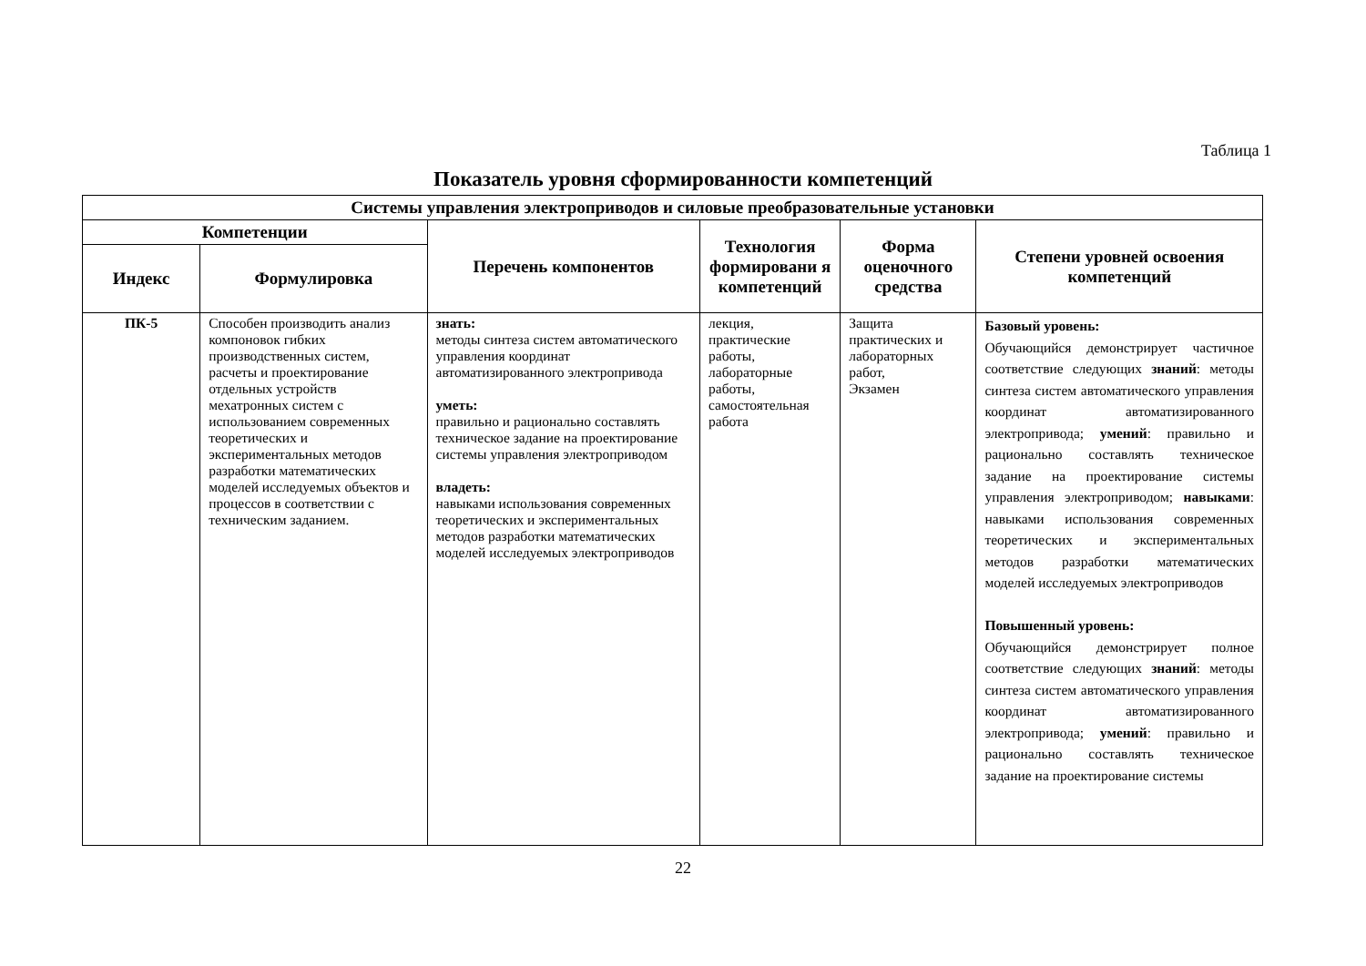Таблица 1
Показатель уровня сформированности компетенций
| Системы управления электроприводов и силовые преобразовательные установки | | | | | |
| --- | --- | --- | --- | --- | --- |
| Компетенции | | Перечень компонентов | Технология формировани я компетенций | Форма оценочного средства | Степени уровней освоения компетенций |
| Индекс | Формулировка | | | | |
| ПК-5 | Способен производить анализ компоновок гибких производственных систем, расчеты и проектирование отдельных устройств мехатронных систем с использованием современных теоретических и экспериментальных методов разработки математических моделей исследуемых объектов и процессов в соответствии с техническим заданием. | знать: методы синтеза систем автоматического управления координат автоматизированного электропривода уметь: правильно и рационально составлять техническое задание на проектирование системы управления электроприводом владеть: навыками использования современных теоретических и экспериментальных методов разработки математических моделей исследуемых электроприводов | лекция, практические работы, лабораторные работы, самостоятельная работа | Защита практических и лабораторных работ, Экзамен | Базовый уровень: Обучающийся демонстрирует частичное соответствие следующих знаний : методы синтеза систем автоматического управления координат автоматизированного электропривода; умений : правильно и рационально составлять техническое задание на проектирование системы управления электроприводом; навыками : навыками использования современных теоретических и экспериментальных методов разработки математических моделей исследуемых электроприводов Повышенный уровень: Обучающийся демонстрирует полное соответствие следующих знаний : методы синтеза систем автоматического управления координат автоматизированного электропривода; умений : правильно и рационально составлять техническое задание на проектирование системы |
22